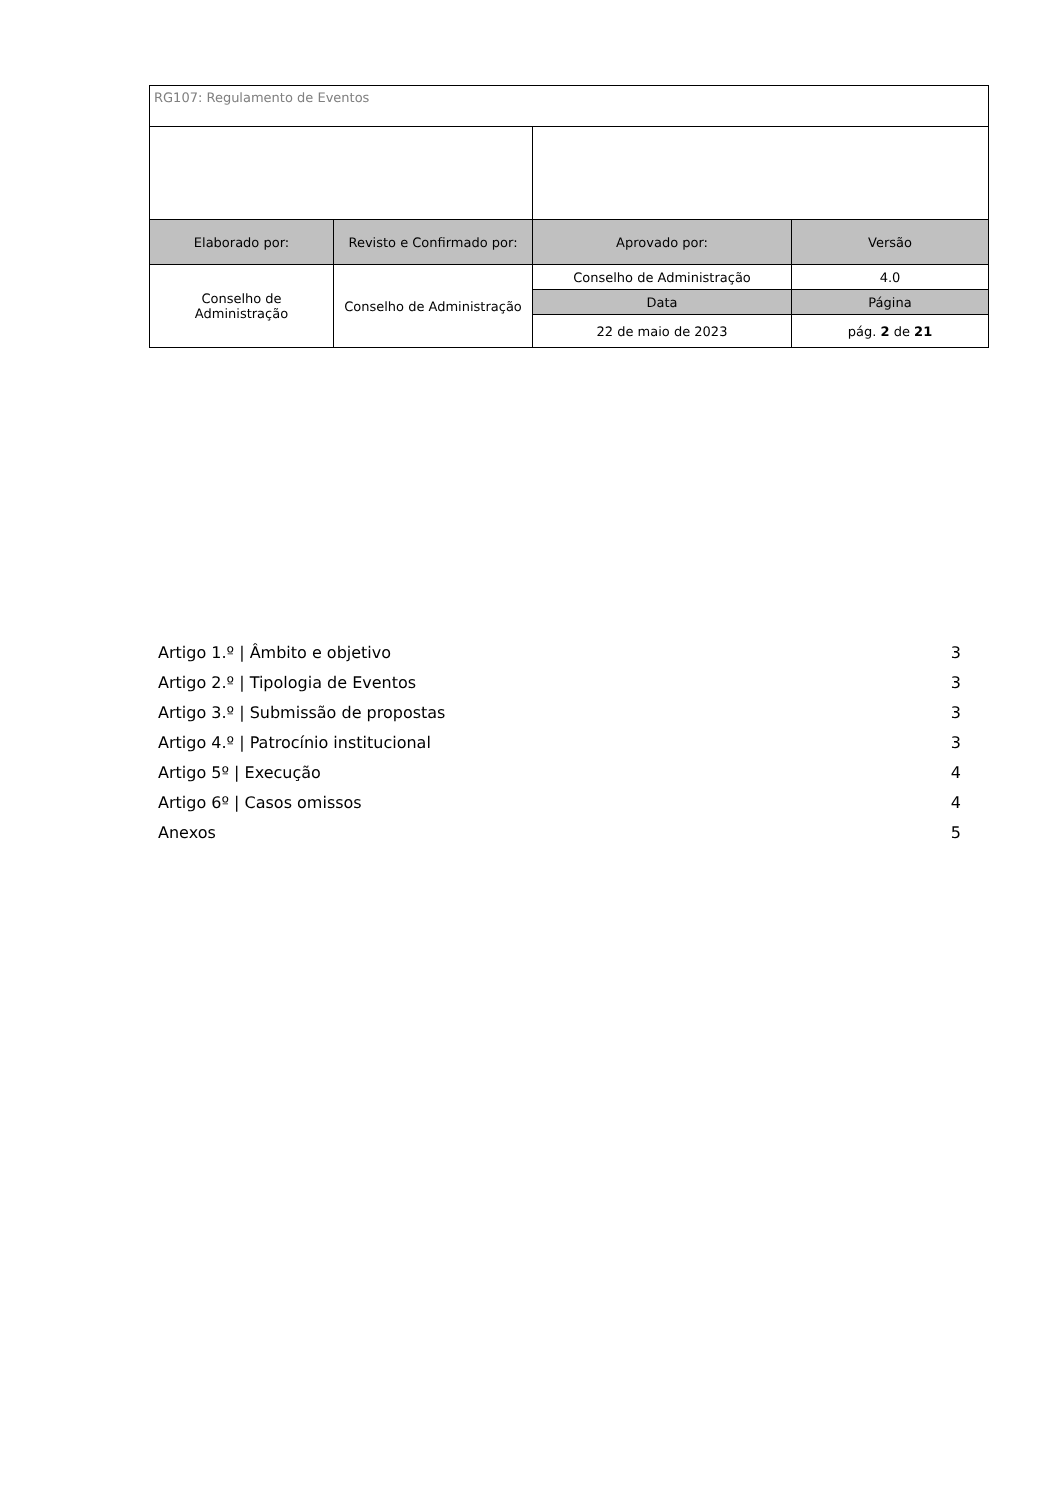| RG107: Regulamento de Eventos | | | |
| Elaborado por: | Revisto e Confirmado por: | Aprovado por: | Versão |
| Conselho de Administração | Conselho de Administração | Conselho de Administração | 4.0 |
| | | Data | Página |
| | | 22 de maio de 2023 | pág. 2 de 21 |
Artigo 1.º | Âmbito e objetivo 3
Artigo 2.º | Tipologia de Eventos 3
Artigo 3.º | Submissão de propostas 3
Artigo 4.º | Patrocínio institucional 3
Artigo 5º | Execução 4
Artigo 6º | Casos omissos 4
Anexos 5